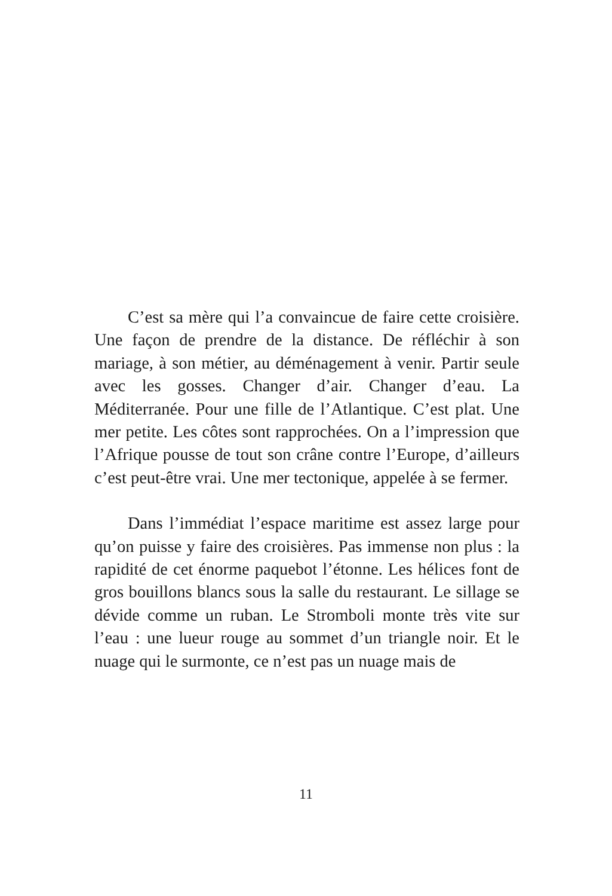C’est sa mère qui l’a convaincue de faire cette croisière. Une façon de prendre de la distance. De réfléchir à son mariage, à son métier, au déménagement à venir. Partir seule avec les gosses. Changer d’air. Changer d’eau. La Méditerranée. Pour une fille de l’Atlantique. C’est plat. Une mer petite. Les côtes sont rapprochées. On a l’impression que l’Afrique pousse de tout son crâne contre l’Europe, d’ailleurs c’est peut-être vrai. Une mer tectonique, appelée à se fermer.
Dans l’immédiat l’espace maritime est assez large pour qu’on puisse y faire des croisières. Pas immense non plus : la rapidité de cet énorme paquebot l’étonne. Les hélices font de gros bouillons blancs sous la salle du restaurant. Le sillage se dévide comme un ruban. Le Stromboli monte très vite sur l’eau : une lueur rouge au sommet d’un triangle noir. Et le nuage qui le surmonte, ce n’est pas un nuage mais de
11